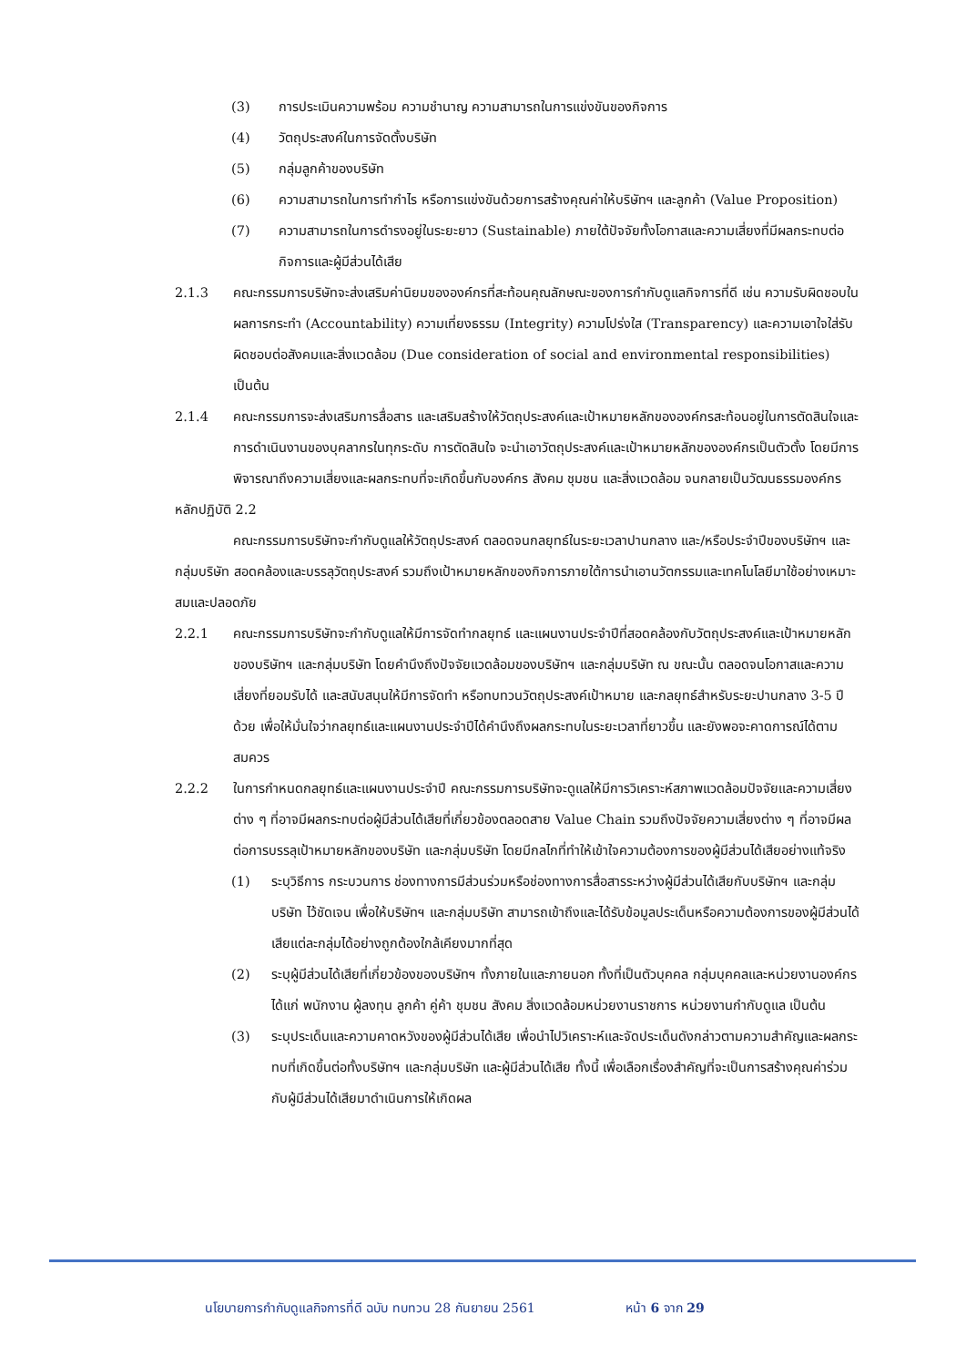(3) การประเมินความพร้อม ความชำนาญ ความสามารถในการแข่งขันของกิจการ
(4) วัตถุประสงค์ในการจัดตั้งบริษัท
(5) กลุ่มลูกค้าของบริษัท
(6) ความสามารถในการทำกำไร หรือการแข่งขันด้วยการสร้างคุณค่าให้บริษัทฯ และลูกค้า (Value Proposition)
(7) ความสามารถในการดำรงอยู่ในระยะยาว (Sustainable) ภายใต้ปัจจัยทั้งโอกาสและความเสี่ยงที่มีผลกระทบต่อกิจการและผู้มีส่วนได้เสีย
2.1.3 คณะกรรมการบริษัทจะส่งเสริมค่านิยมขององค์กรที่สะท้อนคุณลักษณะของการกำกับดูแลกิจการที่ดี เช่น ความรับผิดชอบในผลการกระทำ (Accountability) ความเที่ยงธรรม (Integrity) ความโปร่งใส (Transparency) และความเอาใจใส่รับผิดชอบต่อสังคมและสิ่งแวดล้อม (Due consideration of social and environmental responsibilities) เป็นต้น
2.1.4 คณะกรรมการจะส่งเสริมการสื่อสาร และเสริมสร้างให้วัตถุประสงค์และเป้าหมายหลักขององค์กรสะท้อนอยู่ในการตัดสินใจและการดำเนินงานของบุคลากรในทุกระดับ การตัดสินใจ จะนำเอาวัตถุประสงค์และเป้าหมายหลักขององค์กรเป็นตัวตั้ง โดยมีการพิจารณาถึงความเสี่ยงและผลกระทบที่จะเกิดขึ้นกับองค์กร สังคม ชุมชน และสิ่งแวดล้อม จนกลายเป็นวัฒนธรรมองค์กร
หลักปฏิบัติ 2.2
คณะกรรมการบริษัทจะกำกับดูแลให้วัตถุประสงค์ ตลอดจนกลยุทธ์ในระยะเวลาปานกลาง และ/หรือประจำปีของบริษัทฯ และกลุ่มบริษัท สอดคล้องและบรรลุวัตถุประสงค์ รวมถึงเป้าหมายหลักของกิจการภายใต้การนำเอานวัตกรรมและเทคโนโลยีมาใช้อย่างเหมาะสมและปลอดภัย
2.2.1 คณะกรรมการบริษัทจะกำกับดูแลให้มีการจัดทำกลยุทธ์ และแผนงานประจำปีที่สอดคล้องกับวัตถุประสงค์และเป้าหมายหลักของบริษัทฯ และกลุ่มบริษัท โดยคำนึงถึงปัจจัยแวดล้อมของบริษัทฯ และกลุ่มบริษัท ณ ขณะนั้น ตลอดจนโอกาสและความเสี่ยงที่ยอมรับได้ และสนับสนุนให้มีการจัดทำ หรือทบทวนวัตถุประสงค์เป้าหมาย และกลยุทธ์สำหรับระยะปานกลาง 3-5 ปี ด้วย เพื่อให้มั่นใจว่ากลยุทธ์และแผนงานประจำปีได้คำนึงถึงผลกระทบในระยะเวลาที่ยาวขึ้น และยังพอจะคาดการณ์ได้ตามสมควร
2.2.2 ในการกำหนดกลยุทธ์และแผนงานประจำปี คณะกรรมการบริษัทจะดูแลให้มีการวิเคราะห์สภาพแวดล้อมปัจจัยและความเสี่ยงต่าง ๆ ที่อาจมีผลกระทบต่อผู้มีส่วนได้เสียที่เกี่ยวข้องตลอดสาย Value Chain รวมถึงปัจจัยความเสี่ยงต่าง ๆ ที่อาจมีผลต่อการบรรลุเป้าหมายหลักของบริษัท และกลุ่มบริษัท โดยมีกลไกที่ทำให้เข้าใจความต้องการของผู้มีส่วนได้เสียอย่างแท้จริง
(1) ระบุวิธีการ กระบวนการ ช่องทางการมีส่วนร่วมหรือช่องทางการสื่อสารระหว่างผู้มีส่วนได้เสียกับบริษัทฯ และกลุ่มบริษัท ไว้ชัดเจน เพื่อให้บริษัทฯ และกลุ่มบริษัท สามารถเข้าถึงและได้รับข้อมูลประเด็นหรือความต้องการของผู้มีส่วนได้เสียแต่ละกลุ่มได้อย่างถูกต้องใกล้เคียงมากที่สุด
(2) ระบุผู้มีส่วนได้เสียที่เกี่ยวข้องของบริษัทฯ ทั้งภายในและภายนอก ทั้งที่เป็นตัวบุคคล กลุ่มบุคคลและหน่วยงานองค์กร ได้แก่ พนักงาน ผู้ลงทุน ลูกค้า คู่ค้า ชุมชน สังคม สิ่งแวดล้อมหน่วยงานราชการ หน่วยงานกำกับดูแล เป็นต้น
(3) ระบุประเด็นและความคาดหวังของผู้มีส่วนได้เสีย เพื่อนำไปวิเคราะห์และจัดประเด็นดังกล่าวตามความสำคัญและผลกระทบที่เกิดขึ้นต่อทั้งบริษัทฯ และกลุ่มบริษัท และผู้มีส่วนได้เสีย ทั้งนี้ เพื่อเลือกเรื่องสำคัญที่จะเป็นการสร้างคุณค่าร่วมกับผู้มีส่วนได้เสียมาดำเนินการให้เกิดผล
นโยบายการกำกับดูแลกิจการที่ดี ฉบับ ทบทวน 28 กันยายน 2561 หน้า 6 จาก 29